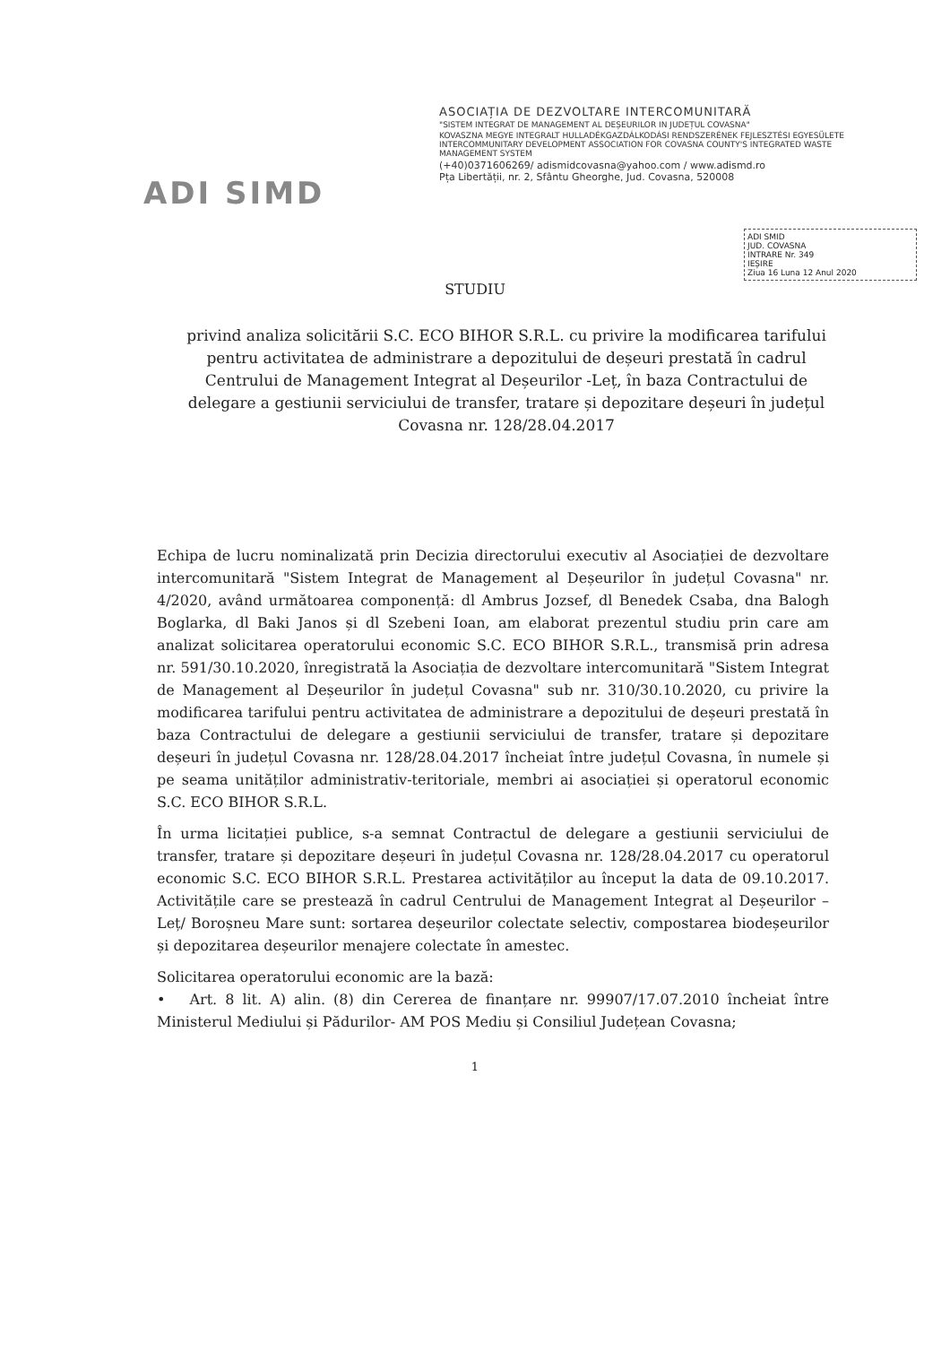ADI SIMD
ASOCIAȚIA DE DEZVOLTARE INTERCOMUNITARĂ
"SISTEM INTEGRAT DE MANAGEMENT AL DEȘEURILOR IN JUDEȚUL COVASNA"
KOVASZNA MEGYE INTEGRALT HULLADÉKGAZDÁLKODÁSI RENDSZERÉNEK FEJLESZTÉSI EGYESÜLETE INTERCOMMUNITARY DEVELOPMENT ASSOCIATION FOR COVASNA COUNTY'S INTEGRATED WASTE MANAGEMENT SYSTEM
(+40)0371606269/ adismidcovasna@yahoo.com / www.adismd.ro
Pța Libertății, nr. 2, Sfântu Gheorghe, Jud. Covasna, 520008
ADI SMID
JUD. COVASNA
INTRARE Nr. 349
IEȘIRE
Ziua 16 Luna 12 Anul 2020
STUDIU
privind analiza solicitării S.C. ECO BIHOR S.R.L. cu privire la modificarea tarifului pentru activitatea de administrare a depozitului de deșeuri prestată în cadrul Centrului de Management Integrat al Deșeurilor -Leț, în baza Contractului de delegare a gestiunii serviciului de transfer, tratare și depozitare deșeuri în județul Covasna nr. 128/28.04.2017
Echipa de lucru nominalizată prin Decizia directorului executiv al Asociației de dezvoltare intercomunitară "Sistem Integrat de Management al Deșeurilor în județul Covasna" nr. 4/2020, având următoarea componență: dl Ambrus Jozsef, dl Benedek Csaba, dna Balogh Boglarka, dl Baki Janos și dl Szebeni Ioan, am elaborat prezentul studiu prin care am analizat solicitarea operatorului economic S.C. ECO BIHOR S.R.L., transmisă prin adresa nr. 591/30.10.2020, înregistrată la Asociația de dezvoltare intercomunitară "Sistem Integrat de Management al Deșeurilor în județul Covasna" sub nr. 310/30.10.2020, cu privire la modificarea tarifului pentru activitatea de administrare a depozitului de deșeuri prestată în baza Contractului de delegare a gestiunii serviciului de transfer, tratare și depozitare deșeuri în județul Covasna nr. 128/28.04.2017 încheiat între județul Covasna, în numele și pe seama unităților administrativ-teritoriale, membri ai asociației și operatorul economic S.C. ECO BIHOR S.R.L.
În urma licitației publice, s-a semnat Contractul de delegare a gestiunii serviciului de transfer, tratare și depozitare deșeuri în județul Covasna nr. 128/28.04.2017 cu operatorul economic S.C. ECO BIHOR S.R.L. Prestarea activităților au început la data de 09.10.2017. Activitățile care se prestează în cadrul Centrului de Management Integrat al Deșeurilor – Leț/ Boroșneu Mare sunt: sortarea deșeurilor colectate selectiv, compostarea biodeșeurilor și depozitarea deșeurilor menajere colectate în amestec.
Solicitarea operatorului economic are la bază:
• Art. 8 lit. A) alin. (8) din Cererea de finanțare nr. 99907/17.07.2010 încheiat între Ministerul Mediului și Pădurilor- AM POS Mediu și Consiliul Județean Covasna;
1